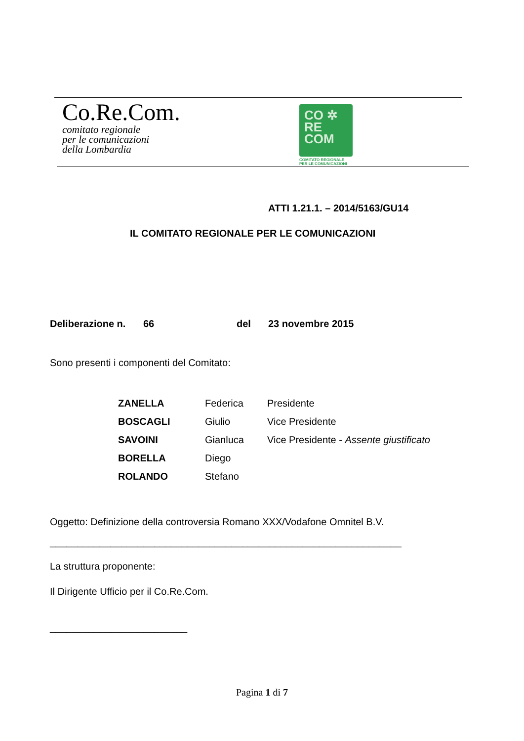Co.Re.Com.
comitato regionale
per le comunicazioni
della Lombardia
CO ✲
RE
COM
COMITATO REGIONALE
PER LE COMUNICAZIONI
ATTI 1.21.1. – 2014/5163/GU14
IL COMITATO REGIONALE PER LE COMUNICAZIONI
Deliberazione n. 66 del 23 novembre 2015
Sono presenti i componenti del Comitato:
| ZANELLA | Federica | Presidente |
| BOSCAGLI | Giulio | Vice Presidente |
| SAVOINI | Gianluca | Vice Presidente - Assente giustificato |
| BORELLA | Diego | |
| ROLANDO | Stefano | |
Oggetto: Definizione della controversia Romano XXX/Vodafone Omnitel B.V.
________________________________________________________________
La struttura proponente:
Il Dirigente Ufficio per il Co.Re.Com.
_________________________
Pagina 1 di 7